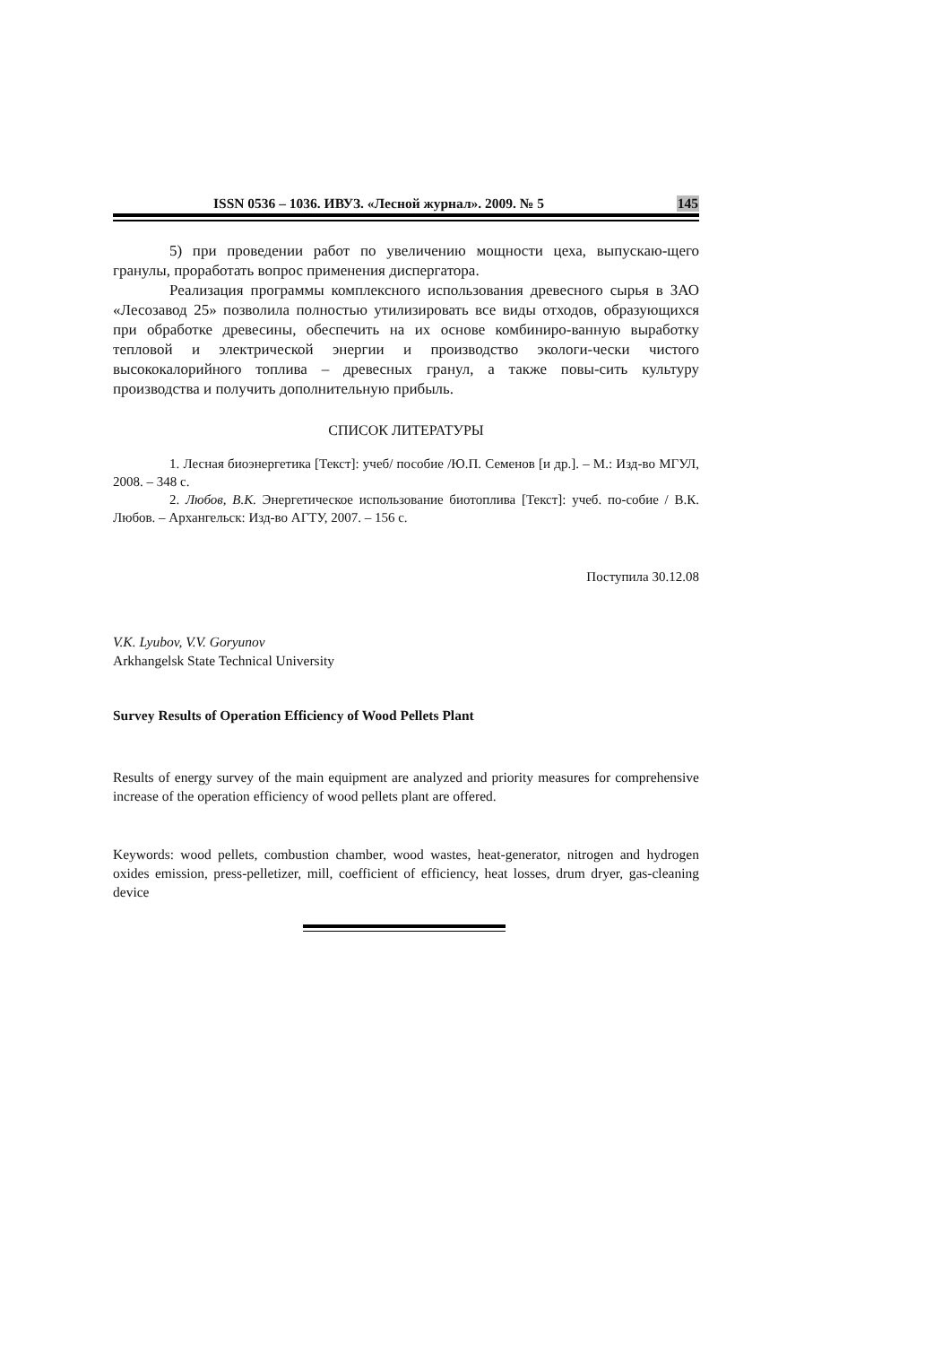ISSN 0536 – 1036. ИВУЗ. «Лесной журнал». 2009. № 5 145
5) при проведении работ по увеличению мощности цеха, выпускаю-щего гранулы, проработать вопрос применения диспергатора.
Реализация программы комплексного использования древесного сырья в ЗАО «Лесозавод 25» позволила полностью утилизировать все виды отходов, образующихся при обработке древесины, обеспечить на их основе комбиниро-ванную выработку тепловой и электрической энергии и производство экологи-чески чистого высококалорийного топлива – древесных гранул, а также повы-сить культуру производства и получить дополнительную прибыль.
СПИСОК ЛИТЕРАТУРЫ
1. Лесная биоэнергетика [Текст]: учеб/ пособие /Ю.П. Семенов [и др.]. – М.: Изд-во МГУЛ, 2008. – 348 с.
2. Любов, В.К. Энергетическое использование биотоплива [Текст]: учеб. по-собие / В.К. Любов. – Архангельск: Изд-во АГТУ, 2007. – 156 с.
Поступила 30.12.08
V.K. Lyubov, V.V. Goryunov
Arkhangelsk State Technical University
Survey Results of Operation Efficiency of Wood Pellets Plant
Results of energy survey of the main equipment are analyzed and priority measures for comprehensive increase of the operation efficiency of wood pellets plant are offered.
Keywords: wood pellets, combustion chamber, wood wastes, heat-generator, nitrogen and hydrogen oxides emission, press-pelletizer, mill, coefficient of efficiency, heat losses, drum dryer, gas-cleaning device